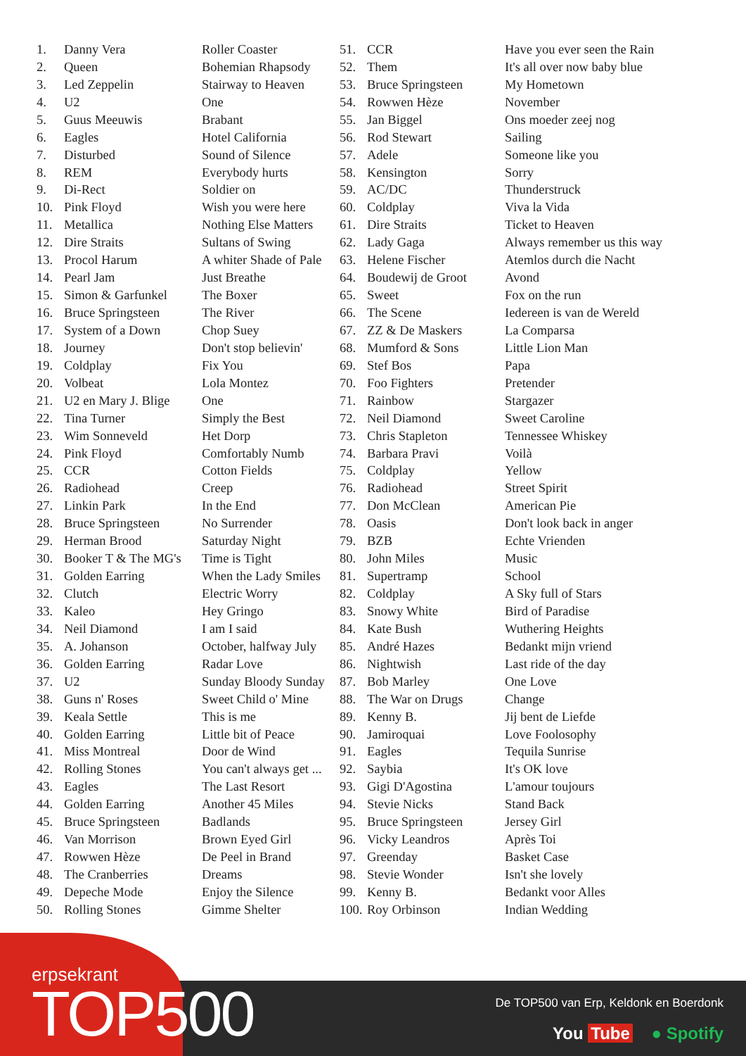| 1. | Danny Vera | Roller Coaster |
| 2. | Queen | Bohemian Rhapsody |
| 3. | Led Zeppelin | Stairway to Heaven |
| 4. | U2 | One |
| 5. | Guus Meeuwis | Brabant |
| 6. | Eagles | Hotel California |
| 7. | Disturbed | Sound of Silence |
| 8. | REM | Everybody hurts |
| 9. | Di-Rect | Soldier on |
| 10. | Pink Floyd | Wish you were here |
| 11. | Metallica | Nothing Else Matters |
| 12. | Dire Straits | Sultans of Swing |
| 13. | Procol Harum | A whiter Shade of Pale |
| 14. | Pearl Jam | Just Breathe |
| 15. | Simon & Garfunkel | The Boxer |
| 16. | Bruce Springsteen | The River |
| 17. | System of a Down | Chop Suey |
| 18. | Journey | Don't stop believin' |
| 19. | Coldplay | Fix You |
| 20. | Volbeat | Lola Montez |
| 21. | U2 en Mary J. Blige | One |
| 22. | Tina Turner | Simply the Best |
| 23. | Wim Sonneveld | Het Dorp |
| 24. | Pink Floyd | Comfortably Numb |
| 25. | CCR | Cotton Fields |
| 26. | Radiohead | Creep |
| 27. | Linkin Park | In the End |
| 28. | Bruce Springsteen | No Surrender |
| 29. | Herman Brood | Saturday Night |
| 30. | Booker T & The MG's | Time is Tight |
| 31. | Golden Earring | When the Lady Smiles |
| 32. | Clutch | Electric Worry |
| 33. | Kaleo | Hey Gringo |
| 34. | Neil Diamond | I am I said |
| 35. | A. Johanson | October, halfway July |
| 36. | Golden Earring | Radar Love |
| 37. | U2 | Sunday Bloody Sunday |
| 38. | Guns n' Roses | Sweet Child o' Mine |
| 39. | Keala Settle | This is me |
| 40. | Golden Earring | Little bit of Peace |
| 41. | Miss Montreal | Door de Wind |
| 42. | Rolling Stones | You can't always get ... |
| 43. | Eagles | The Last Resort |
| 44. | Golden Earring | Another 45 Miles |
| 45. | Bruce Springsteen | Badlands |
| 46. | Van Morrison | Brown Eyed Girl |
| 47. | Rowwen Hèze | De Peel in Brand |
| 48. | The Cranberries | Dreams |
| 49. | Depeche Mode | Enjoy the Silence |
| 50. | Rolling Stones | Gimme Shelter |
| 51. | CCR | Have you ever seen the Rain |
| 52. | Them | It's all over now baby blue |
| 53. | Bruce Springsteen | My Hometown |
| 54. | Rowwen Hèze | November |
| 55. | Jan Biggel | Ons moeder zeej nog |
| 56. | Rod Stewart | Sailing |
| 57. | Adele | Someone like you |
| 58. | Kensington | Sorry |
| 59. | AC/DC | Thunderstruck |
| 60. | Coldplay | Viva la Vida |
| 61. | Dire Straits | Ticket to Heaven |
| 62. | Lady Gaga | Always remember us this way |
| 63. | Helene Fischer | Atemlos durch die Nacht |
| 64. | Boudewij de Groot | Avond |
| 65. | Sweet | Fox on the run |
| 66. | The Scene | Iedereen is van de Wereld |
| 67. | ZZ & De Maskers | La Comparsa |
| 68. | Mumford & Sons | Little Lion Man |
| 69. | Stef Bos | Papa |
| 70. | Foo Fighters | Pretender |
| 71. | Rainbow | Stargazer |
| 72. | Neil Diamond | Sweet Caroline |
| 73. | Chris Stapleton | Tennessee Whiskey |
| 74. | Barbara Pravi | Voilà |
| 75. | Coldplay | Yellow |
| 76. | Radiohead | Street Spirit |
| 77. | Don McClean | American Pie |
| 78. | Oasis | Don't look back in anger |
| 79. | BZB | Echte Vrienden |
| 80. | John Miles | Music |
| 81. | Supertramp | School |
| 82. | Coldplay | A Sky full of Stars |
| 83. | Snowy White | Bird of Paradise |
| 84. | Kate Bush | Wuthering Heights |
| 85. | André Hazes | Bedankt mijn vriend |
| 86. | Nightwish | Last ride of the day |
| 87. | Bob Marley | One Love |
| 88. | The War on Drugs | Change |
| 89. | Kenny B. | Jij bent de Liefde |
| 90. | Jamiroquai | Love Foolosophy |
| 91. | Eagles | Tequila Sunrise |
| 92. | Saybia | It's OK love |
| 93. | Gigi D'Agostina | L'amour toujours |
| 94. | Stevie Nicks | Stand Back |
| 95. | Bruce Springsteen | Jersey Girl |
| 96. | Vicky Leandros | Après Toi |
| 97. | Greenday | Basket Case |
| 98. | Stevie Wonder | Isn't she lovely |
| 99. | Kenny B. | Bedankt voor Alles |
| 100. | Roy Orbinson | Indian Wedding |
erpsekrant
TOP500
De TOP500 van Erp, Keldonk en Boerdonk
You Tube ● Spotify